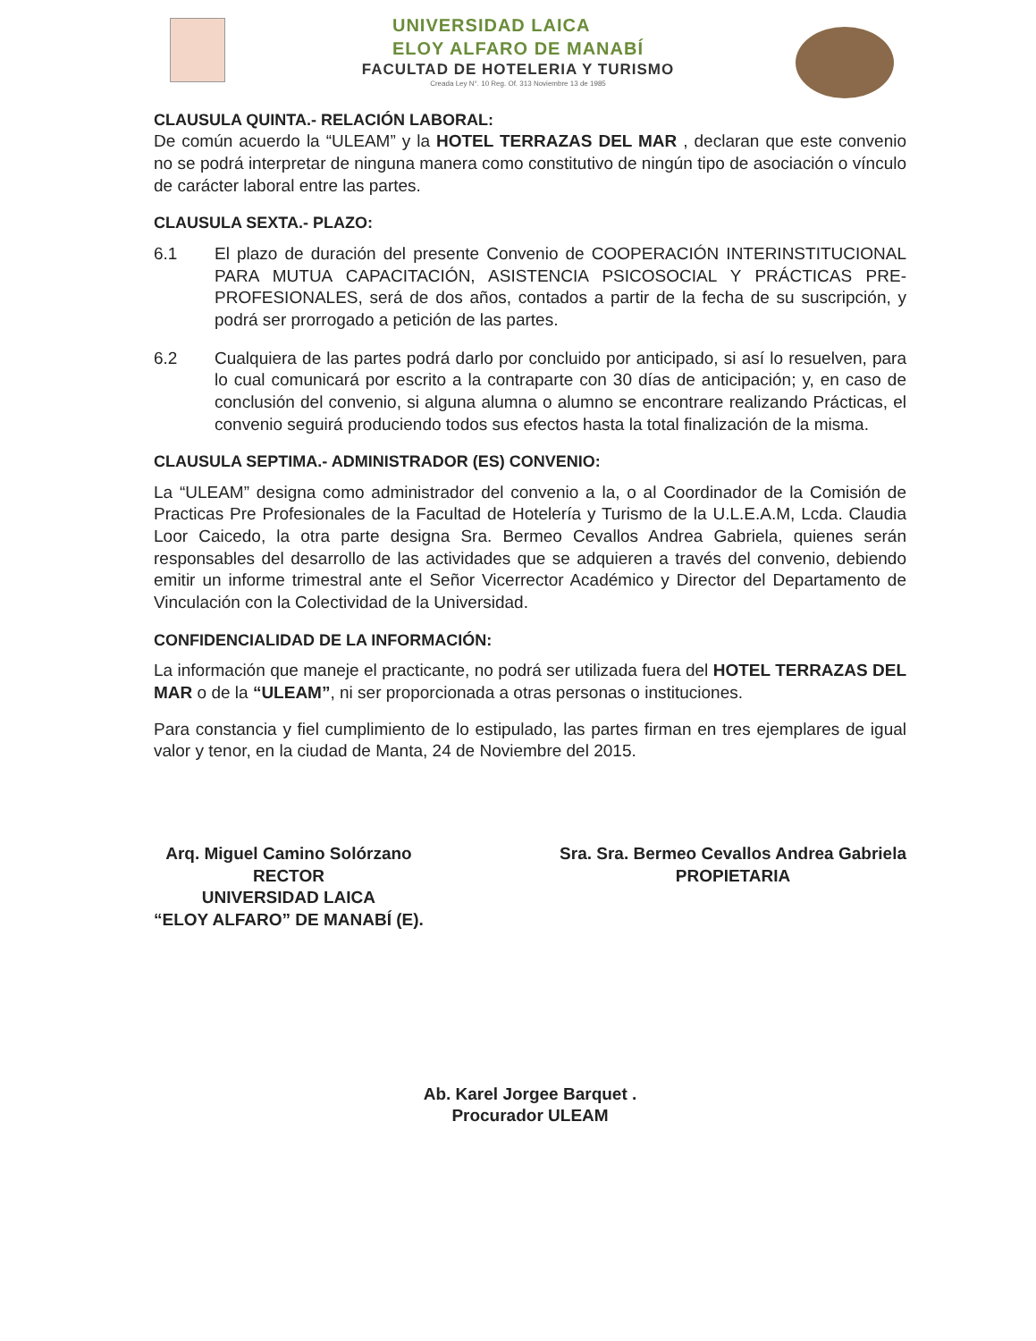UNIVERSIDAD LAICA
ELOY ALFARO DE MANABÍ
FACULTAD DE HOTELERIA Y TURISMO
Creada Ley N°. 10 Reg. Of. 313 Noviembre 13 de 1985
CLAUSULA QUINTA.- RELACIÓN LABORAL:
De común acuerdo la “ULEAM” y la HOTEL TERRAZAS DEL MAR , declaran que este convenio no se podrá interpretar de ninguna manera como constitutivo de ningún tipo de asociación o vínculo de carácter laboral entre las partes.
CLAUSULA SEXTA.- PLAZO:
6.1 El plazo de duración del presente Convenio de COOPERACIÓN INTERINSTITUCIONAL PARA MUTUA CAPACITACIÓN, ASISTENCIA PSICOSOCIAL Y PRÁCTICAS PRE-PROFESIONALES, será de dos años, contados a partir de la fecha de su suscripción, y podrá ser prorrogado a petición de las partes.
6.2 Cualquiera de las partes podrá darlo por concluido por anticipado, si así lo resuelven, para lo cual comunicará por escrito a la contraparte con 30 días de anticipación; y, en caso de conclusión del convenio, si alguna alumna o alumno se encontrare realizando Prácticas, el convenio seguirá produciendo todos sus efectos hasta la total finalización de la misma.
CLAUSULA SEPTIMA.- ADMINISTRADOR (ES) CONVENIO:
La “ULEAM” designa como administrador del convenio a la, o al Coordinador de la Comisión de Practicas Pre Profesionales de la Facultad de Hotelería y Turismo de la U.L.E.A.M, Lcda. Claudia Loor Caicedo, la otra parte designa Sra. Bermeo Cevallos Andrea Gabriela, quienes serán responsables del desarrollo de las actividades que se adquieren a través del convenio, debiendo emitir un informe trimestral ante el Señor Vicerrector Académico y Director del Departamento de Vinculación con la Colectividad de la Universidad.
CONFIDENCIALIDAD DE LA INFORMACIÓN:
La información que maneje el practicante, no podrá ser utilizada fuera del HOTEL TERRAZAS DEL MAR o de la “ULEAM”, ni ser proporcionada a otras personas o instituciones.
Para constancia y fiel cumplimiento de lo estipulado, las partes firman en tres ejemplares de igual valor y tenor, en la ciudad de Manta, 24 de Noviembre del 2015.
Arq. Miguel Camino Solórzano
RECTOR
UNIVERSIDAD LAICA
“ELOY ALFARO” DE MANABÍ (E).
Sra. Sra. Bermeo Cevallos Andrea Gabriela
PROPIETARIA
Ab. Karel Jorgee Barquet .
Procurador ULEAM